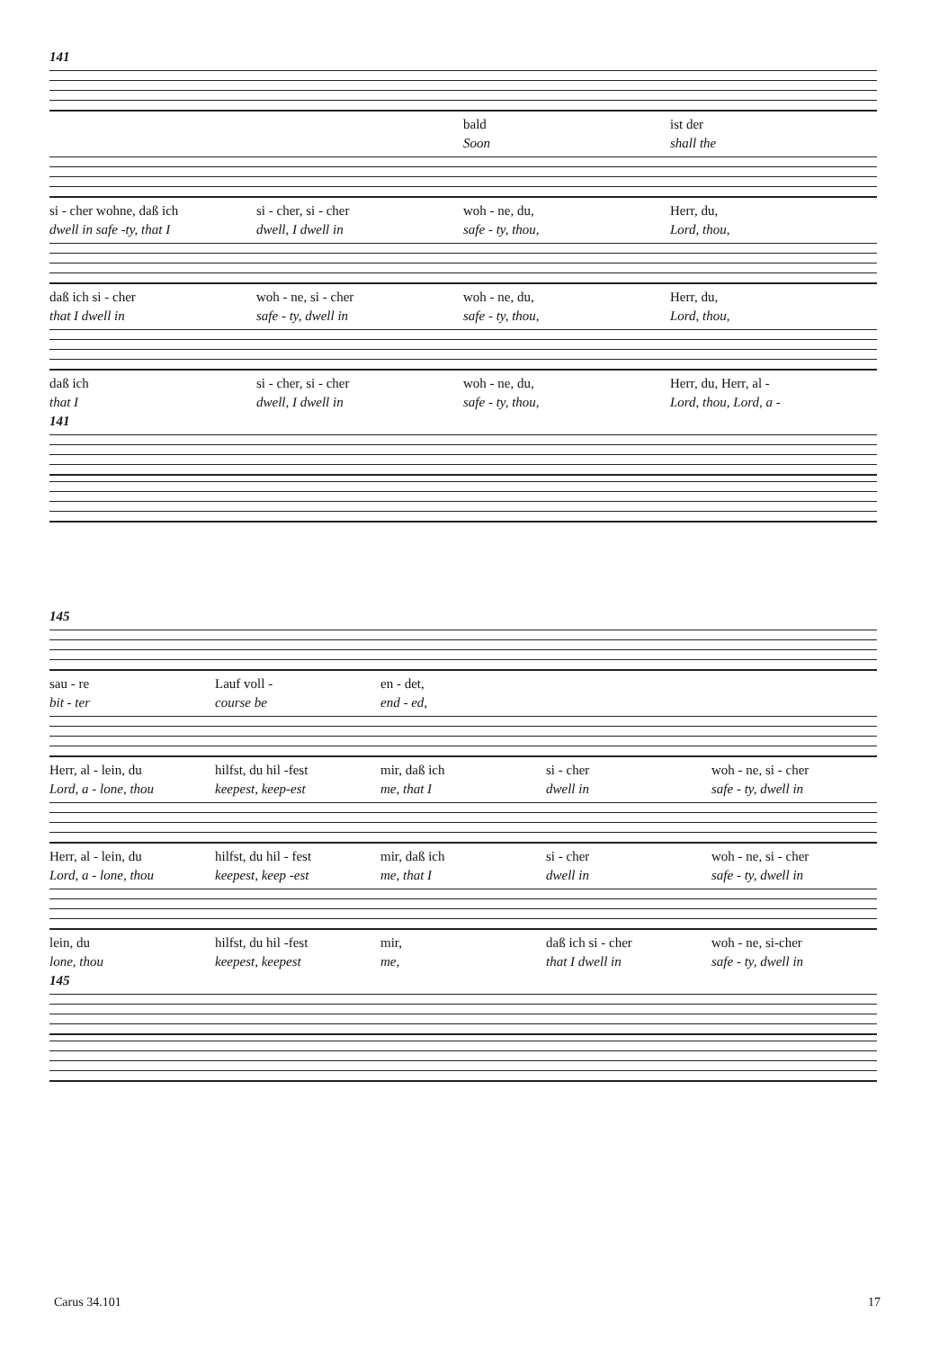141
bald ist der
Soon shall the
si - cher wohne, daß ich si - cher, si - cher woh - ne, du, Herr, du,
dwell in safe -ty, that I dwell, I dwell in safe - ty, thou, Lord, thou,
daß ich si - cher woh - ne, si - cher woh - ne, du, Herr, du,
that I dwell in safe - ty, dwell in safe - ty, thou, Lord, thou,
daß ich si - cher, si - cher woh - ne, du, Herr, du, Herr, al -
that I dwell, I dwell in safe - ty, thou, Lord, thou, Lord, a -
141
145
sau - re Lauf voll - en - det,
bit - ter course be end - ed,
Herr, al - lein, du hilfst, du hil -fest mir, daß ich si - cher woh - ne, si - cher
Lord, a - lone, thou keepest, keep-est me, that I dwell in safe - ty, dwell in
Herr, al - lein, du hilfst, du hil - fest mir, daß ich si - cher woh - ne, si - cher
Lord, a - lone, thou keepest, keep -est me, that I dwell in safe - ty, dwell in
lein, du hilfst, du hil -fest mir, daß ich si - cher woh - ne, si-cher
lone, thou keepest, keepest me, that I dwell in safe - ty, dwell in
145
Carus 34.101 17